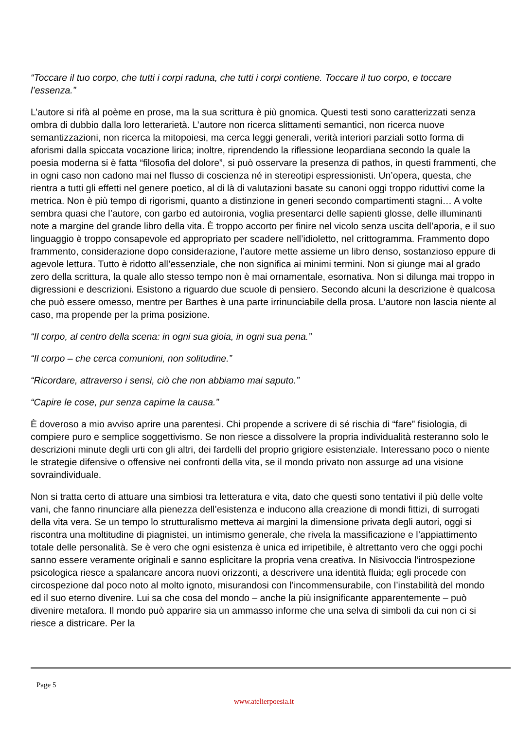“Toccare il tuo corpo, che tutti i corpi raduna, che tutti i corpi contiene. Toccare il tuo corpo, e toccare l’essenza.”
L’autore si rifà al poème en prose, ma la sua scrittura è più gnomica. Questi testi sono caratterizzati senza ombra di dubbio dalla loro letterarietà. L’autore non ricerca slittamenti semantici, non ricerca nuove semantizzazioni, non ricerca la mitopoiesi, ma cerca leggi generali, verità interiori parziali sotto forma di aforismi dalla spiccata vocazione lirica; inoltre, riprendendo la riflessione leopardiana secondo la quale la poesia moderna si è fatta “filosofia del dolore”, si può osservare la presenza di pathos, in questi frammenti, che in ogni caso non cadono mai nel flusso di coscienza né in stereotipi espressionisti. Un’opera, questa, che rientra a tutti gli effetti nel genere poetico, al di là di valutazioni basate su canoni oggi troppo riduttivi come la metrica. Non è più tempo di rigorismi, quanto a distinzione in generi secondo compartimenti stagni… A volte sembra quasi che l’autore, con garbo ed autoironia, voglia presentarci delle sapienti glosse, delle illuminanti note a margine del grande libro della vita. È troppo accorto per finire nel vicolo senza uscita dell’aporia, e il suo linguaggio è troppo consapevole ed appropriato per scadere nell’idioletto, nel crittogramma. Frammento dopo frammento, considerazione dopo considerazione, l’autore mette assieme un libro denso, sostanzioso eppure di agevole lettura. Tutto è ridotto all’essenziale, che non significa ai minimi termini. Non si giunge mai al grado zero della scrittura, la quale allo stesso tempo non è mai ornamentale, esornativa. Non si dilunga mai troppo in digressioni e descrizioni. Esistono a riguardo due scuole di pensiero. Secondo alcuni la descrizione è qualcosa che può essere omesso, mentre per Barthes è una parte irrinunciabile della prosa. L’autore non lascia niente al caso, ma propende per la prima posizione.
“Il corpo, al centro della scena: in ogni sua gioia, in ogni sua pena.”
“Il corpo – che cerca comunioni, non solitudine.”
“Ricordare, attraverso i sensi, ciò che non abbiamo mai saputo.”
“Capire le cose, pur senza capirne la causa.”
È doveroso a mio avviso aprire una parentesi. Chi propende a scrivere di sé rischia di “fare” fisiologia, di compiere puro e semplice soggettivismo. Se non riesce a dissolvere la propria individualità resteranno solo le descrizioni minute degli urti con gli altri, dei fardelli del proprio grigiore esistenziale. Interessano poco o niente le strategie difensive o offensive nei confronti della vita, se il mondo privato non assurge ad una visione sovraindividuale.
Non si tratta certo di attuare una simbiosi tra letteratura e vita, dato che questi sono tentativi il più delle volte vani, che fanno rinunciare alla pienezza dell’esistenza e inducono alla creazione di mondi fittizi, di surrogati della vita vera. Se un tempo lo strutturalismo metteva ai margini la dimensione privata degli autori, oggi si riscontra una moltitudine di piagnistei, un intimismo generale, che rivela la massificazione e l’appiattimento totale delle personalità. Se è vero che ogni esistenza è unica ed irripetibile, è altrettanto vero che oggi pochi sanno essere veramente originali e sanno esplicitare la propria vena creativa. In Nisivoccia l’introspezione psicologica riesce a spalancare ancora nuovi orizzonti, a descrivere una identità fluida; egli procede con circospezione dal poco noto al molto ignoto, misurandosi con l’incommensurabile, con l’instabilità del mondo ed il suo eterno divenire. Lui sa che cosa del mondo – anche la più insignificante apparentemente – può divenire metafora. Il mondo può apparire sia un ammasso informe che una selva di simboli da cui non ci si riesce a districare. Per la
Page 5
www.atelierpoesia.it